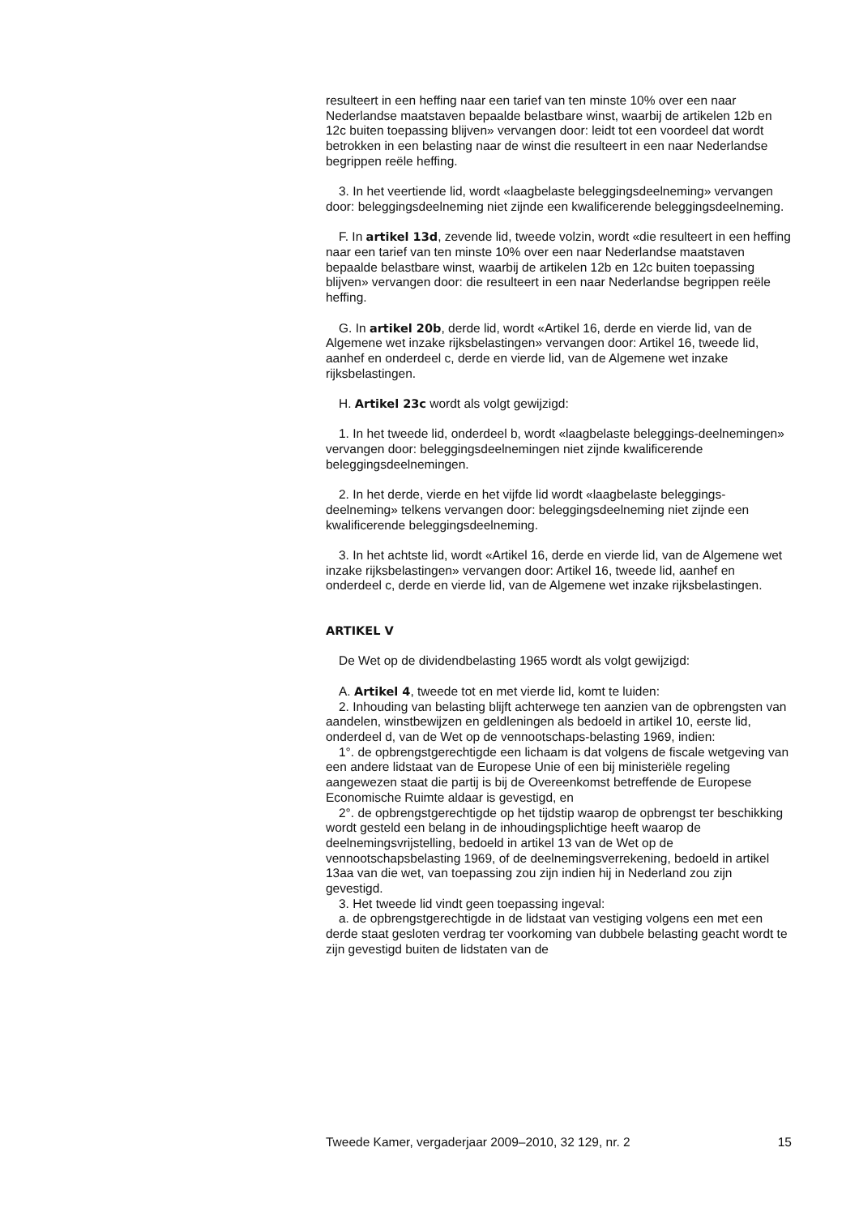resulteert in een heffing naar een tarief van ten minste 10% over een naar Nederlandse maatstaven bepaalde belastbare winst, waarbij de artikelen 12b en 12c buiten toepassing blijven» vervangen door: leidt tot een voordeel dat wordt betrokken in een belasting naar de winst die resulteert in een naar Nederlandse begrippen reële heffing.
3. In het veertiende lid, wordt «laagbelaste beleggingsdeelneming» vervangen door: beleggingsdeelneming niet zijnde een kwalificerende beleggingsdeelneming.
F. In artikel 13d, zevende lid, tweede volzin, wordt «die resulteert in een heffing naar een tarief van ten minste 10% over een naar Nederlandse maatstaven bepaalde belastbare winst, waarbij de artikelen 12b en 12c buiten toepassing blijven» vervangen door: die resulteert in een naar Nederlandse begrippen reële heffing.
G. In artikel 20b, derde lid, wordt «Artikel 16, derde en vierde lid, van de Algemene wet inzake rijksbelastingen» vervangen door: Artikel 16, tweede lid, aanhef en onderdeel c, derde en vierde lid, van de Algemene wet inzake rijksbelastingen.
H. Artikel 23c wordt als volgt gewijzigd:
1. In het tweede lid, onderdeel b, wordt «laagbelaste beleggings-deelnemingen» vervangen door: beleggingsdeelnemingen niet zijnde kwalificerende beleggingsdeelnemingen.
2. In het derde, vierde en het vijfde lid wordt «laagbelaste beleggings-deelneming» telkens vervangen door: beleggingsdeelneming niet zijnde een kwalificerende beleggingsdeelneming.
3. In het achtste lid, wordt «Artikel 16, derde en vierde lid, van de Algemene wet inzake rijksbelastingen» vervangen door: Artikel 16, tweede lid, aanhef en onderdeel c, derde en vierde lid, van de Algemene wet inzake rijksbelastingen.
ARTIKEL V
De Wet op de dividendbelasting 1965 wordt als volgt gewijzigd:
A. Artikel 4, tweede tot en met vierde lid, komt te luiden:
2. Inhouding van belasting blijft achterwege ten aanzien van de opbrengsten van aandelen, winstbewijzen en geldleningen als bedoeld in artikel 10, eerste lid, onderdeel d, van de Wet op de vennootschaps-belasting 1969, indien:
1°. de opbrengstgerechtigde een lichaam is dat volgens de fiscale wetgeving van een andere lidstaat van de Europese Unie of een bij ministeriële regeling aangewezen staat die partij is bij de Overeenkomst betreffende de Europese Economische Ruimte aldaar is gevestigd, en
2°. de opbrengstgerechtigde op het tijdstip waarop de opbrengst ter beschikking wordt gesteld een belang in de inhoudingsplichtige heeft waarop de deelnemingsvrijstelling, bedoeld in artikel 13 van de Wet op de vennootschapsbelasting 1969, of de deelnemingsverrekening, bedoeld in artikel 13aa van die wet, van toepassing zou zijn indien hij in Nederland zou zijn gevestigd.
3. Het tweede lid vindt geen toepassing ingeval:
a. de opbrengstgerechtigde in de lidstaat van vestiging volgens een met een derde staat gesloten verdrag ter voorkoming van dubbele belasting geacht wordt te zijn gevestigd buiten de lidstaten van de
Tweede Kamer, vergaderjaar 2009–2010, 32 129, nr. 2 15